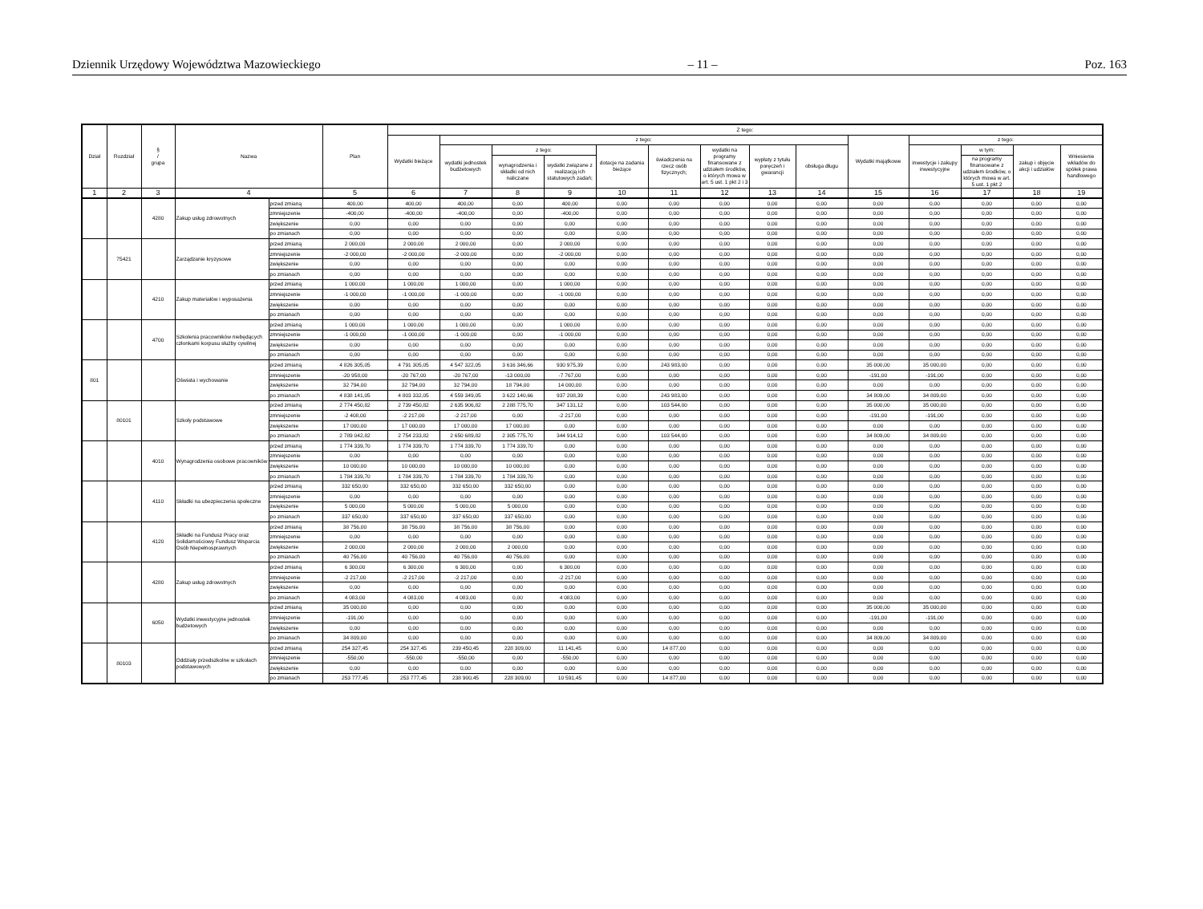Dziennik Urzędowy Województwa Mazowieckiego – 11 – Poz. 163
| Dział | Rozdział | § / grupa | Nazwa | | Plan | Z tego: | | | | | | | | | | | | | |
| --- | --- | --- | --- | --- | --- | --- | --- | --- | --- | --- | --- | --- | --- | --- | --- | --- | --- | --- | --- |
| | | | | | | Wydatki bieżące | z tego: | | | | | | | | Wydatki majątkowe | z tego: | | | |
| | | | | | | | wydatki jednostek budżetowych | z tego: | | dotacje na zadania bieżące | świadczenia na rzecz osób fizycznych; | wydatki na programy finansowane z udziałem środków, o których mowa w art. 5 ust. 1 pkt 2 i 3 | wypłaty z tytułu poręczeń i gwarancji | obsługa długu | | inwestycje i zakupy inwestycyjne | w tym: | zakup i objęcie akcji i udziałów | Wniesienie wkładów do spółek prawa handlowego |
| | | | | | | | | wynagrodzenia i składki od nich naliczane | wydatki związane z realizacją ich statutowych zadań; | | | | | | | | na programy finansowane z udziałem środków, o których mowa w art. 5 ust. 1 pkt 2 | | |
| 1 | 2 | 3 | 4 | | 5 | 6 | 7 | 8 | 9 | 10 | 11 | 12 | 13 | 14 | 15 | 16 | 17 | 18 | 19 |
| | | 4280 | Zakup usług zdrowotnych | przed zmianą | 400,00 | 400,00 | 400,00 | 0,00 | 400,00 | 0,00 | 0,00 | 0,00 | 0,00 | 0,00 | 0,00 | 0,00 | 0,00 | 0,00 | 0,00 |
| | | | | zmniejszenie | -400,00 | -400,00 | -400,00 | 0,00 | -400,00 | 0,00 | 0,00 | 0,00 | 0,00 | 0,00 | 0,00 | 0,00 | 0,00 | 0,00 | 0,00 |
| | | | | zwiększenie | 0,00 | 0,00 | 0,00 | 0,00 | 0,00 | 0,00 | 0,00 | 0,00 | 0,00 | 0,00 | 0,00 | 0,00 | 0,00 | 0,00 | 0,00 |
| | | | | po zmianach | 0,00 | 0,00 | 0,00 | 0,00 | 0,00 | 0,00 | 0,00 | 0,00 | 0,00 | 0,00 | 0,00 | 0,00 | 0,00 | 0,00 | 0,00 |
| | 75421 | | Zarządzanie kryzysowe | przed zmianą | 2 000,00 | 2 000,00 | 2 000,00 | 0,00 | 2 000,00 | 0,00 | 0,00 | 0,00 | 0,00 | 0,00 | 0,00 | 0,00 | 0,00 | 0,00 | 0,00 |
| | | | | zmniejszenie | -2 000,00 | -2 000,00 | -2 000,00 | 0,00 | -2 000,00 | 0,00 | 0,00 | 0,00 | 0,00 | 0,00 | 0,00 | 0,00 | 0,00 | 0,00 | 0,00 |
| | | | | zwiększenie | 0,00 | 0,00 | 0,00 | 0,00 | 0,00 | 0,00 | 0,00 | 0,00 | 0,00 | 0,00 | 0,00 | 0,00 | 0,00 | 0,00 | 0,00 |
| | | | | po zmianach | 0,00 | 0,00 | 0,00 | 0,00 | 0,00 | 0,00 | 0,00 | 0,00 | 0,00 | 0,00 | 0,00 | 0,00 | 0,00 | 0,00 | 0,00 |
| | | 4210 | Zakup materiałów i wyposażenia | przed zmianą | 1 000,00 | 1 000,00 | 1 000,00 | 0,00 | 1 000,00 | 0,00 | 0,00 | 0,00 | 0,00 | 0,00 | 0,00 | 0,00 | 0,00 | 0,00 | 0,00 |
| | | | | zmniejszenie | -1 000,00 | -1 000,00 | -1 000,00 | 0,00 | -1 000,00 | 0,00 | 0,00 | 0,00 | 0,00 | 0,00 | 0,00 | 0,00 | 0,00 | 0,00 | 0,00 |
| | | | | zwiększenie | 0,00 | 0,00 | 0,00 | 0,00 | 0,00 | 0,00 | 0,00 | 0,00 | 0,00 | 0,00 | 0,00 | 0,00 | 0,00 | 0,00 | 0,00 |
| | | | | po zmianach | 0,00 | 0,00 | 0,00 | 0,00 | 0,00 | 0,00 | 0,00 | 0,00 | 0,00 | 0,00 | 0,00 | 0,00 | 0,00 | 0,00 | 0,00 |
| | | 4700 | Szkolenia pracowników niebędących członkami korpusu służby cywilnej | przed zmianą | 1 000,00 | 1 000,00 | 1 000,00 | 0,00 | 1 000,00 | 0,00 | 0,00 | 0,00 | 0,00 | 0,00 | 0,00 | 0,00 | 0,00 | 0,00 | 0,00 |
| | | | | zmniejszenie | -1 000,00 | -1 000,00 | -1 000,00 | 0,00 | -1 000,00 | 0,00 | 0,00 | 0,00 | 0,00 | 0,00 | 0,00 | 0,00 | 0,00 | 0,00 | 0,00 |
| | | | | zwiększenie | 0,00 | 0,00 | 0,00 | 0,00 | 0,00 | 0,00 | 0,00 | 0,00 | 0,00 | 0,00 | 0,00 | 0,00 | 0,00 | 0,00 | 0,00 |
| | | | | po zmianach | 0,00 | 0,00 | 0,00 | 0,00 | 0,00 | 0,00 | 0,00 | 0,00 | 0,00 | 0,00 | 0,00 | 0,00 | 0,00 | 0,00 | 0,00 |
| 801 | | | Oświata i wychowanie | przed zmianą | 4 826 305,05 | 4 791 305,05 | 4 547 322,05 | 3 616 346,66 | 930 975,39 | 0,00 | 243 983,00 | 0,00 | 0,00 | 0,00 | 35 000,00 | 35 000,00 | 0,00 | 0,00 | 0,00 |
| | | | | zmniejszenie | -20 958,00 | -20 767,00 | -20 767,00 | -13 000,00 | -7 767,00 | 0,00 | 0,00 | 0,00 | 0,00 | 0,00 | -191,00 | -191,00 | 0,00 | 0,00 | 0,00 |
| | | | | zwiększenie | 32 794,00 | 32 794,00 | 32 794,00 | 18 794,00 | 14 000,00 | 0,00 | 0,00 | 0,00 | 0,00 | 0,00 | 0,00 | 0,00 | 0,00 | 0,00 | 0,00 |
| | | | | po zmianach | 4 838 141,05 | 4 803 332,05 | 4 559 349,05 | 3 622 140,66 | 937 208,39 | 0,00 | 243 983,00 | 0,00 | 0,00 | 0,00 | 34 809,00 | 34 809,00 | 0,00 | 0,00 | 0,00 |
| | 80101 | | Szkoły podstawowe | przed zmianą | 2 774 450,82 | 2 739 450,82 | 2 635 906,82 | 2 288 775,70 | 347 131,12 | 0,00 | 103 544,00 | 0,00 | 0,00 | 0,00 | 35 000,00 | 35 000,00 | 0,00 | 0,00 | 0,00 |
| | | | | zmniejszenie | -2 408,00 | -2 217,00 | -2 217,00 | 0,00 | -2 217,00 | 0,00 | 0,00 | 0,00 | 0,00 | 0,00 | -191,00 | -191,00 | 0,00 | 0,00 | 0,00 |
| | | | | zwiększenie | 17 000,00 | 17 000,00 | 17 000,00 | 17 000,00 | 0,00 | 0,00 | 0,00 | 0,00 | 0,00 | 0,00 | 0,00 | 0,00 | 0,00 | 0,00 | 0,00 |
| | | | | po zmianach | 2 789 042,82 | 2 754 233,82 | 2 650 689,82 | 2 305 775,70 | 344 914,12 | 0,00 | 103 544,00 | 0,00 | 0,00 | 0,00 | 34 809,00 | 34 809,00 | 0,00 | 0,00 | 0,00 |
| | | 4010 | Wynagrodzenia osobowe pracowników | przed zmianą | 1 774 339,70 | 1 774 339,70 | 1 774 339,70 | 1 774 339,70 | 0,00 | 0,00 | 0,00 | 0,00 | 0,00 | 0,00 | 0,00 | 0,00 | 0,00 | 0,00 | 0,00 |
| | | | | zmniejszenie | 0,00 | 0,00 | 0,00 | 0,00 | 0,00 | 0,00 | 0,00 | 0,00 | 0,00 | 0,00 | 0,00 | 0,00 | 0,00 | 0,00 | 0,00 |
| | | | | zwiększenie | 10 000,00 | 10 000,00 | 10 000,00 | 10 000,00 | 0,00 | 0,00 | 0,00 | 0,00 | 0,00 | 0,00 | 0,00 | 0,00 | 0,00 | 0,00 | 0,00 |
| | | | | po zmianach | 1 784 339,70 | 1 784 339,70 | 1 784 339,70 | 1 784 339,70 | 0,00 | 0,00 | 0,00 | 0,00 | 0,00 | 0,00 | 0,00 | 0,00 | 0,00 | 0,00 | 0,00 |
| | | 4110 | Składki na ubezpieczenia społeczne | przed zmianą | 332 650,00 | 332 650,00 | 332 650,00 | 332 650,00 | 0,00 | 0,00 | 0,00 | 0,00 | 0,00 | 0,00 | 0,00 | 0,00 | 0,00 | 0,00 | 0,00 |
| | | | | zmniejszenie | 0,00 | 0,00 | 0,00 | 0,00 | 0,00 | 0,00 | 0,00 | 0,00 | 0,00 | 0,00 | 0,00 | 0,00 | 0,00 | 0,00 | 0,00 |
| | | | | zwiększenie | 5 000,00 | 5 000,00 | 5 000,00 | 5 000,00 | 0,00 | 0,00 | 0,00 | 0,00 | 0,00 | 0,00 | 0,00 | 0,00 | 0,00 | 0,00 | 0,00 |
| | | | | po zmianach | 337 650,00 | 337 650,00 | 337 650,00 | 337 650,00 | 0,00 | 0,00 | 0,00 | 0,00 | 0,00 | 0,00 | 0,00 | 0,00 | 0,00 | 0,00 | 0,00 |
| | | 4120 | Składki na Fundusz Pracy oraz Solidarnościowy Fundusz Wsparcia Osób Niepełnosprawnych | przed zmianą | 38 756,00 | 38 756,00 | 38 756,00 | 38 756,00 | 0,00 | 0,00 | 0,00 | 0,00 | 0,00 | 0,00 | 0,00 | 0,00 | 0,00 | 0,00 | 0,00 |
| | | | | zmniejszenie | 0,00 | 0,00 | 0,00 | 0,00 | 0,00 | 0,00 | 0,00 | 0,00 | 0,00 | 0,00 | 0,00 | 0,00 | 0,00 | 0,00 | 0,00 |
| | | | | zwiększenie | 2 000,00 | 2 000,00 | 2 000,00 | 2 000,00 | 0,00 | 0,00 | 0,00 | 0,00 | 0,00 | 0,00 | 0,00 | 0,00 | 0,00 | 0,00 | 0,00 |
| | | | | po zmianach | 40 756,00 | 40 756,00 | 40 756,00 | 40 756,00 | 0,00 | 0,00 | 0,00 | 0,00 | 0,00 | 0,00 | 0,00 | 0,00 | 0,00 | 0,00 | 0,00 |
| | | 4280 | Zakup usług zdrowotnych | przed zmianą | 6 300,00 | 6 300,00 | 6 300,00 | 0,00 | 6 300,00 | 0,00 | 0,00 | 0,00 | 0,00 | 0,00 | 0,00 | 0,00 | 0,00 | 0,00 | 0,00 |
| | | | | zmniejszenie | -2 217,00 | -2 217,00 | -2 217,00 | 0,00 | -2 217,00 | 0,00 | 0,00 | 0,00 | 0,00 | 0,00 | 0,00 | 0,00 | 0,00 | 0,00 | 0,00 |
| | | | | zwiększenie | 0,00 | 0,00 | 0,00 | 0,00 | 0,00 | 0,00 | 0,00 | 0,00 | 0,00 | 0,00 | 0,00 | 0,00 | 0,00 | 0,00 | 0,00 |
| | | | | po zmianach | 4 083,00 | 4 083,00 | 4 083,00 | 0,00 | 4 083,00 | 0,00 | 0,00 | 0,00 | 0,00 | 0,00 | 0,00 | 0,00 | 0,00 | 0,00 | 0,00 |
| | | 6050 | Wydatki inwestycyjne jednostek budżetowych | przed zmianą | 35 000,00 | 0,00 | 0,00 | 0,00 | 0,00 | 0,00 | 0,00 | 0,00 | 0,00 | 0,00 | 35 000,00 | 35 000,00 | 0,00 | 0,00 | 0,00 |
| | | | | zmniejszenie | -191,00 | 0,00 | 0,00 | 0,00 | 0,00 | 0,00 | 0,00 | 0,00 | 0,00 | 0,00 | -191,00 | -191,00 | 0,00 | 0,00 | 0,00 |
| | | | | zwiększenie | 0,00 | 0,00 | 0,00 | 0,00 | 0,00 | 0,00 | 0,00 | 0,00 | 0,00 | 0,00 | 0,00 | 0,00 | 0,00 | 0,00 | 0,00 |
| | | | | po zmianach | 34 809,00 | 0,00 | 0,00 | 0,00 | 0,00 | 0,00 | 0,00 | 0,00 | 0,00 | 0,00 | 34 809,00 | 34 809,00 | 0,00 | 0,00 | 0,00 |
| | 80103 | | Oddziały przedszkolne w szkołach podstawowych | przed zmianą | 254 327,45 | 254 327,45 | 239 450,45 | 228 309,00 | 11 141,45 | 0,00 | 14 877,00 | 0,00 | 0,00 | 0,00 | 0,00 | 0,00 | 0,00 | 0,00 | 0,00 |
| | | | | zmniejszenie | -550,00 | -550,00 | -550,00 | 0,00 | -550,00 | 0,00 | 0,00 | 0,00 | 0,00 | 0,00 | 0,00 | 0,00 | 0,00 | 0,00 | 0,00 |
| | | | | zwiększenie | 0,00 | 0,00 | 0,00 | 0,00 | 0,00 | 0,00 | 0,00 | 0,00 | 0,00 | 0,00 | 0,00 | 0,00 | 0,00 | 0,00 | 0,00 |
| | | | | po zmianach | 253 777,45 | 253 777,45 | 238 900,45 | 228 309,00 | 10 591,45 | 0,00 | 14 877,00 | 0,00 | 0,00 | 0,00 | 0,00 | 0,00 | 0,00 | 0,00 | 0,00 |